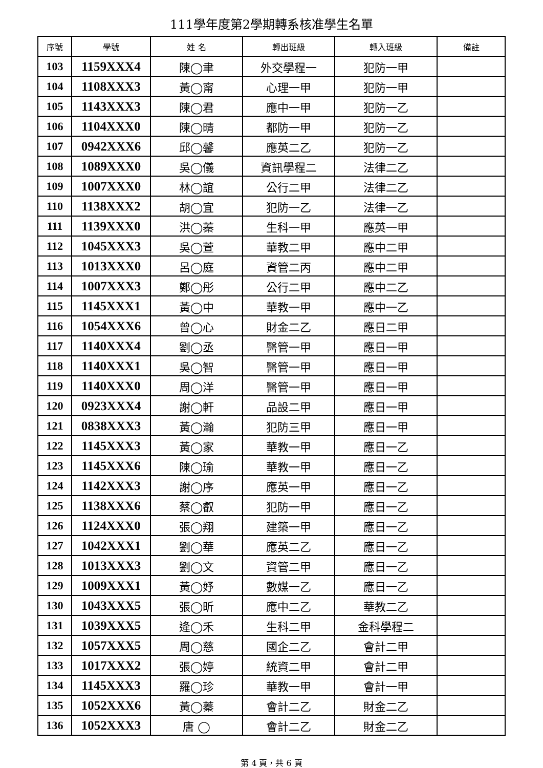111學年度第2學期轉系核准學生名單
| 序號 | 學號 | 姓 名 | 轉出班級 | 轉入班級 | 備註 |
| --- | --- | --- | --- | --- | --- |
| 103 | 1159XXX4 | 陳◯聿 | 外交學程一 | 犯防一甲 | |
| 104 | 1108XXX3 | 黃◯甯 | 心理一甲 | 犯防一甲 | |
| 105 | 1143XXX3 | 陳◯君 | 應中一甲 | 犯防一乙 | |
| 106 | 1104XXX0 | 陳◯晴 | 都防一甲 | 犯防一乙 | |
| 107 | 0942XXX6 | 邱◯馨 | 應英二乙 | 犯防一乙 | |
| 108 | 1089XXX0 | 吳◯儀 | 資訊學程二 | 法律二乙 | |
| 109 | 1007XXX0 | 林◯誼 | 公行二甲 | 法律二乙 | |
| 110 | 1138XXX2 | 胡◯宜 | 犯防一乙 | 法律一乙 | |
| 111 | 1139XXX0 | 洪◯蓁 | 生科一甲 | 應英一甲 | |
| 112 | 1045XXX3 | 吳◯萱 | 華教二甲 | 應中二甲 | |
| 113 | 1013XXX0 | 呂◯庭 | 資管二丙 | 應中二甲 | |
| 114 | 1007XXX3 | 鄭◯彤 | 公行二甲 | 應中二乙 | |
| 115 | 1145XXX1 | 黃◯中 | 華教一甲 | 應中一乙 | |
| 116 | 1054XXX6 | 曾◯心 | 財金二乙 | 應日二甲 | |
| 117 | 1140XXX4 | 劉◯丞 | 醫管一甲 | 應日一甲 | |
| 118 | 1140XXX1 | 吳◯智 | 醫管一甲 | 應日一甲 | |
| 119 | 1140XXX0 | 周◯洋 | 醫管一甲 | 應日一甲 | |
| 120 | 0923XXX4 | 謝◯軒 | 品設二甲 | 應日一甲 | |
| 121 | 0838XXX3 | 黃◯瀚 | 犯防三甲 | 應日一甲 | |
| 122 | 1145XXX3 | 黃◯家 | 華教一甲 | 應日一乙 | |
| 123 | 1145XXX6 | 陳◯瑜 | 華教一甲 | 應日一乙 | |
| 124 | 1142XXX3 | 謝◯序 | 應英一甲 | 應日一乙 | |
| 125 | 1138XXX6 | 蔡◯叡 | 犯防一甲 | 應日一乙 | |
| 126 | 1124XXX0 | 張◯翔 | 建築一甲 | 應日一乙 | |
| 127 | 1042XXX1 | 劉◯華 | 應英二乙 | 應日一乙 | |
| 128 | 1013XXX3 | 劉◯文 | 資管二甲 | 應日一乙 | |
| 129 | 1009XXX1 | 黃◯妤 | 數媒一乙 | 應日一乙 | |
| 130 | 1043XXX5 | 張◯昕 | 應中二乙 | 華教二乙 | |
| 131 | 1039XXX5 | 逄◯禾 | 生科二甲 | 金科學程二 | |
| 132 | 1057XXX5 | 周◯慈 | 國企二乙 | 會計二甲 | |
| 133 | 1017XXX2 | 張◯婷 | 統資二甲 | 會計二甲 | |
| 134 | 1145XXX3 | 羅◯珍 | 華教一甲 | 會計一甲 | |
| 135 | 1052XXX6 | 黃◯蓁 | 會計二乙 | 財金二乙 | |
| 136 | 1052XXX3 | 唐 ◯ | 會計二乙 | 財金二乙 | |
第 4 頁，共 6 頁